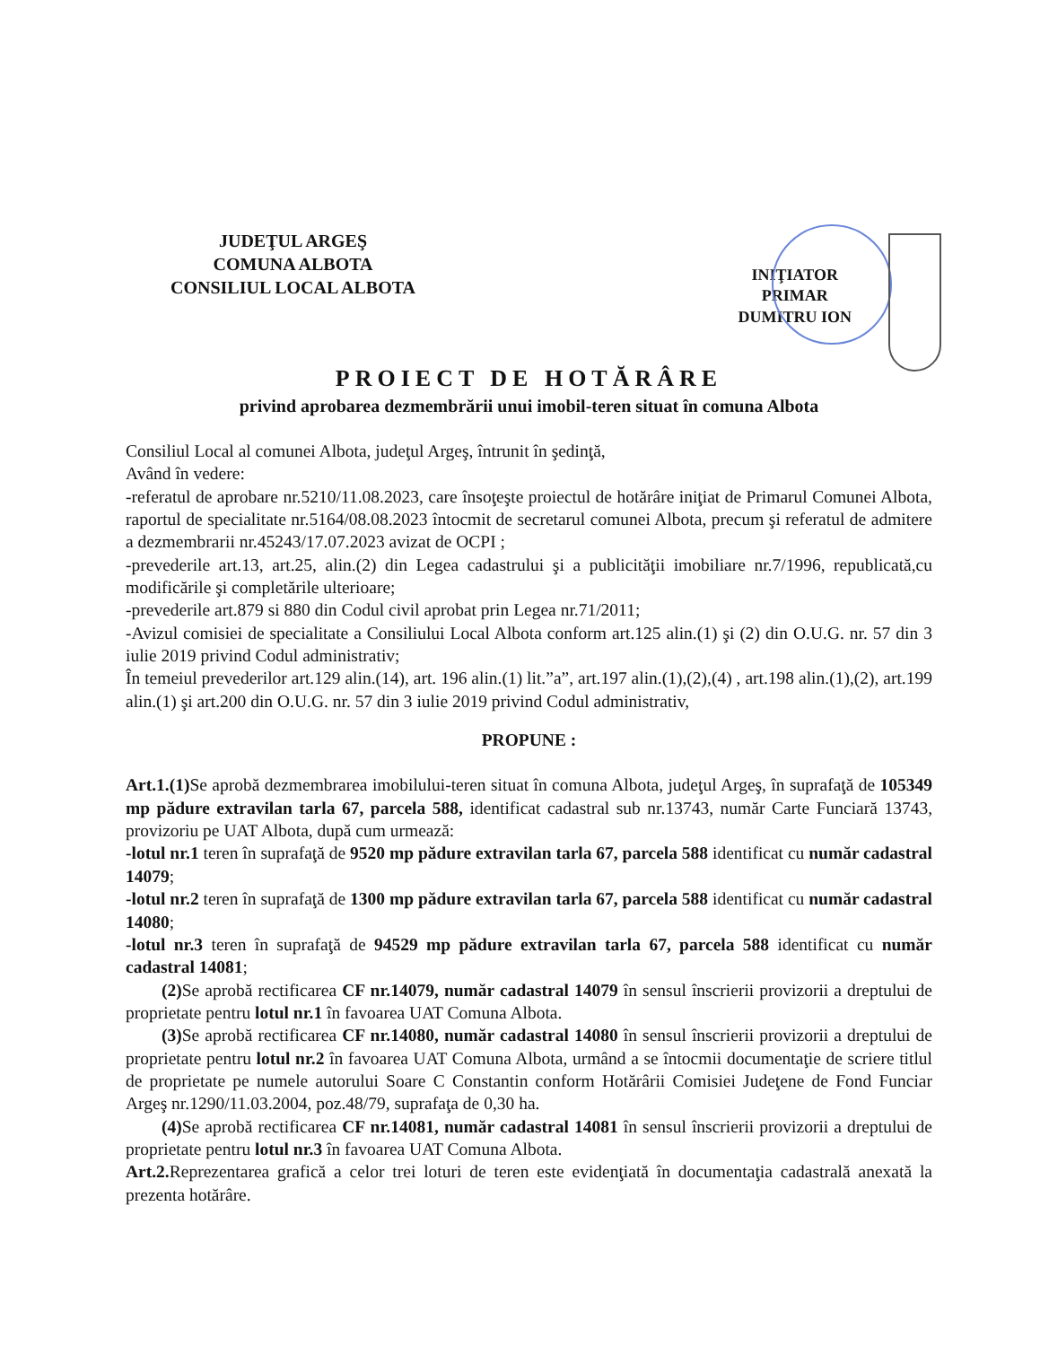JUDEŢUL ARGEŞ
COMUNA ALBOTA
CONSILIUL LOCAL ALBOTA
INIŢIATOR
PRIMAR
DUMITRU ION
PROIECT DE HOTĂRÂRE
privind aprobarea dezmembrării unui imobil-teren situat în comuna Albota
Consiliul Local al comunei Albota, judeţul Argeş, întrunit în şedinţă,
Având în vedere:
-referatul de aprobare nr.5210/11.08.2023, care însoţeşte proiectul de hotărâre iniţiat de Primarul Comunei Albota, raportul de specialitate nr.5164/08.08.2023 întocmit de secretarul comunei Albota, precum şi referatul de admitere a dezmembrarii nr.45243/17.07.2023 avizat de OCPI ;
-prevederile art.13, art.25, alin.(2) din Legea cadastrului şi a publicităţii imobiliare nr.7/1996, republicată,cu modificările şi completările ulterioare;
-prevederile art.879 si 880 din Codul civil aprobat prin Legea nr.71/2011;
-Avizul comisiei de specialitate a Consiliului Local Albota conform art.125 alin.(1) şi (2) din O.U.G. nr. 57 din 3 iulie 2019 privind Codul administrativ;
În temeiul prevederilor art.129 alin.(14), art. 196 alin.(1) lit.”a”, art.197 alin.(1),(2),(4) , art.198 alin.(1),(2), art.199 alin.(1) şi art.200 din O.U.G. nr. 57 din 3 iulie 2019 privind Codul administrativ,
PROPUNE :
Art.1.(1) Se aprobă dezmembrarea imobilului-teren situat în comuna Albota, judeţul Argeş, în suprafaţă de 105349 mp pădure extravilan tarla 67, parcela 588, identificat cadastral sub nr.13743, număr Carte Funciară 13743, provizoriu pe UAT Albota, după cum urmează:
-lotul nr.1 teren în suprafaţă de 9520 mp pădure extravilan tarla 67, parcela 588 identificat cu număr cadastral 14079;
-lotul nr.2 teren în suprafaţă de 1300 mp pădure extravilan tarla 67, parcela 588 identificat cu număr cadastral 14080;
-lotul nr.3 teren în suprafaţă de 94529 mp pădure extravilan tarla 67, parcela 588 identificat cu număr cadastral 14081;
(2) Se aprobă rectificarea CF nr.14079, număr cadastral 14079 în sensul înscrierii provizorii a dreptului de proprietate pentru lotul nr.1 în favoarea UAT Comuna Albota.
(3) Se aprobă rectificarea CF nr.14080, număr cadastral 14080 în sensul înscrierii provizorii a dreptului de proprietate pentru lotul nr.2 în favoarea UAT Comuna Albota, urmând a se întocmii documentaţie de scriere titlul de proprietate pe numele autorului Soare C Constantin conform Hotărârii Comisiei Judeţene de Fond Funciar Argeş nr.1290/11.03.2004, poz.48/79, suprafaţa de 0,30 ha.
(4) Se aprobă rectificarea CF nr.14081, număr cadastral 14081 în sensul înscrierii provizorii a dreptului de proprietate pentru lotul nr.3 în favoarea UAT Comuna Albota.
Art.2. Reprezentarea grafică a celor trei loturi de teren este evidenţiată în documentaţia cadastrală anexată la prezenta hotărâre.